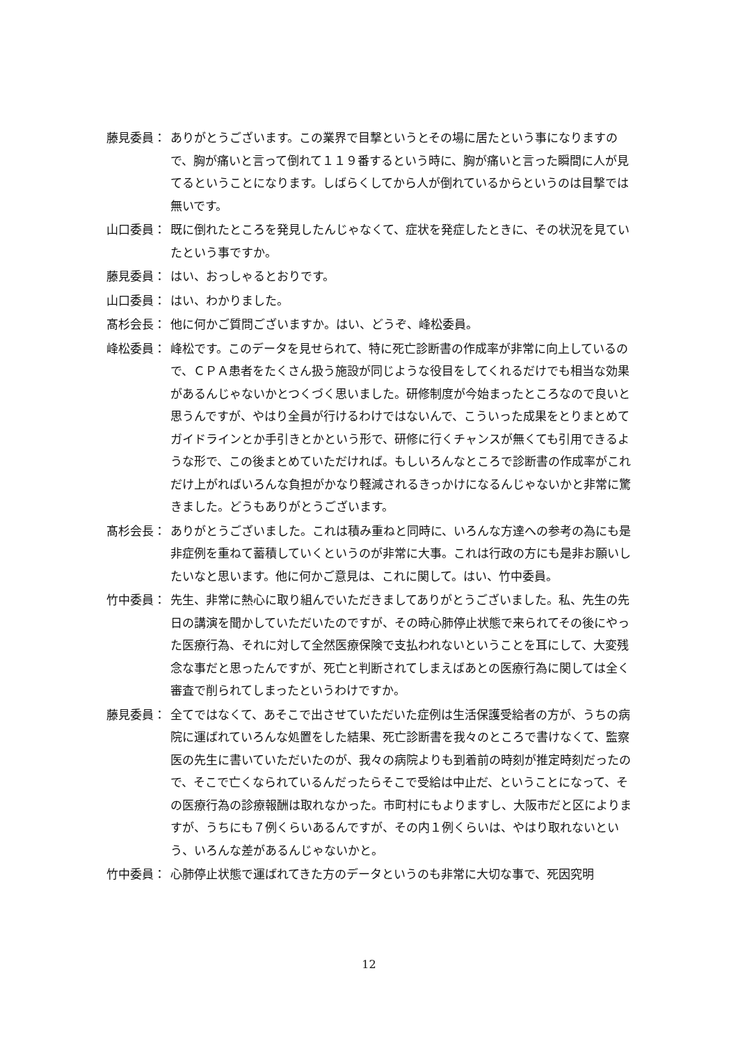藤見委員： ありがとうございます。この業界で目撃というとその場に居たという事になりますので、胸が痛いと言って倒れて１１９番するという時に、胸が痛いと言った瞬間に人が見てるということになります。しばらくしてから人が倒れているからというのは目撃では無いです。
山口委員： 既に倒れたところを発見したんじゃなくて、症状を発症したときに、その状況を見ていたという事ですか。
藤見委員： はい、おっしゃるとおりです。
山口委員： はい、わかりました。
髙杉会長： 他に何かご質問ございますか。はい、どうぞ、峰松委員。
峰松委員： 峰松です。このデータを見せられて、特に死亡診断書の作成率が非常に向上しているので、ＣＰＡ患者をたくさん扱う施設が同じような役目をしてくれるだけでも相当な効果があるんじゃないかとつくづく思いました。研修制度が今始まったところなので良いと思うんですが、やはり全員が行けるわけではないんで、こういった成果をとりまとめてガイドラインとか手引きとかという形で、研修に行くチャンスが無くても引用できるような形で、この後まとめていただければ。もしいろんなところで診断書の作成率がこれだけ上がればいろんな負担がかなり軽減されるきっかけになるんじゃないかと非常に驚きました。どうもありがとうございます。
髙杉会長： ありがとうございました。これは積み重ねと同時に、いろんな方達への参考の為にも是非症例を重ねて蓄積していくというのが非常に大事。これは行政の方にも是非お願いしたいなと思います。他に何かご意見は、これに関して。はい、竹中委員。
竹中委員： 先生、非常に熱心に取り組んでいただきましてありがとうございました。私、先生の先日の講演を聞かしていただいたのですが、その時心肺停止状態で来られてその後にやった医療行為、それに対して全然医療保険で支払われないということを耳にして、大変残念な事だと思ったんですが、死亡と判断されてしまえばあとの医療行為に関しては全く審査で削られてしまったというわけですか。
藤見委員： 全てではなくて、あそこで出させていただいた症例は生活保護受給者の方が、うちの病院に運ばれていろんな処置をした結果、死亡診断書を我々のところで書けなくて、監察医の先生に書いていただいたのが、我々の病院よりも到着前の時刻が推定時刻だったので、そこで亡くなられているんだったらそこで受給は中止だ、ということになって、その医療行為の診療報酬は取れなかった。市町村にもよりますし、大阪市だと区によりますが、うちにも７例くらいあるんですが、その内１例くらいは、やはり取れないという、いろんな差があるんじゃないかと。
竹中委員： 心肺停止状態で運ばれてきた方のデータというのも非常に大切な事で、死因究明
12